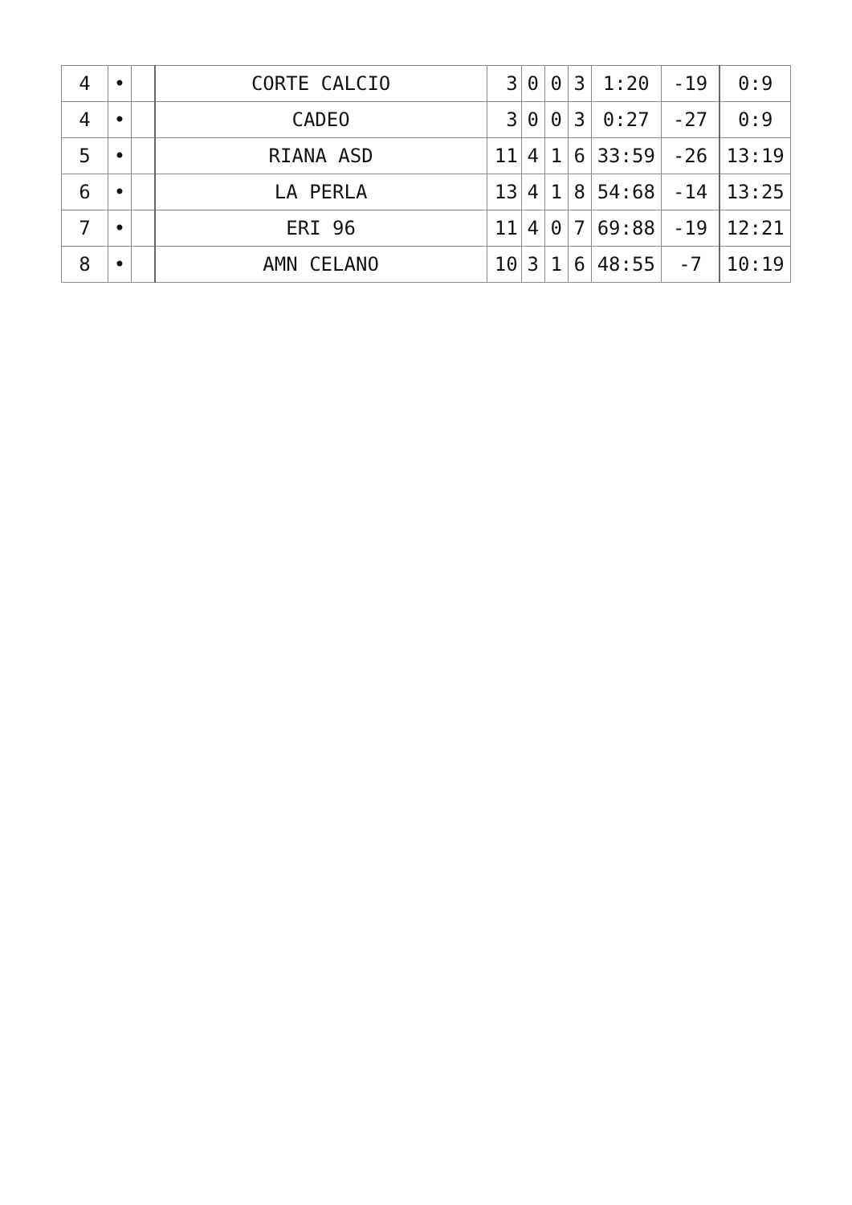| 4 | • | | CORTE CALCIO | 3 | 0 | 0 | 3 | 1:20 | -19 | 0:9 |
| 4 | • | | CADEO | 3 | 0 | 0 | 3 | 0:27 | -27 | 0:9 |
| 5 | • | | RIANA ASD | 11 | 4 | 1 | 6 | 33:59 | -26 | 13:19 |
| 6 | • | | LA PERLA | 13 | 4 | 1 | 8 | 54:68 | -14 | 13:25 |
| 7 | • | | ERI 96 | 11 | 4 | 0 | 7 | 69:88 | -19 | 12:21 |
| 8 | • | | AMN CELANO | 10 | 3 | 1 | 6 | 48:55 | -7 | 10:19 |